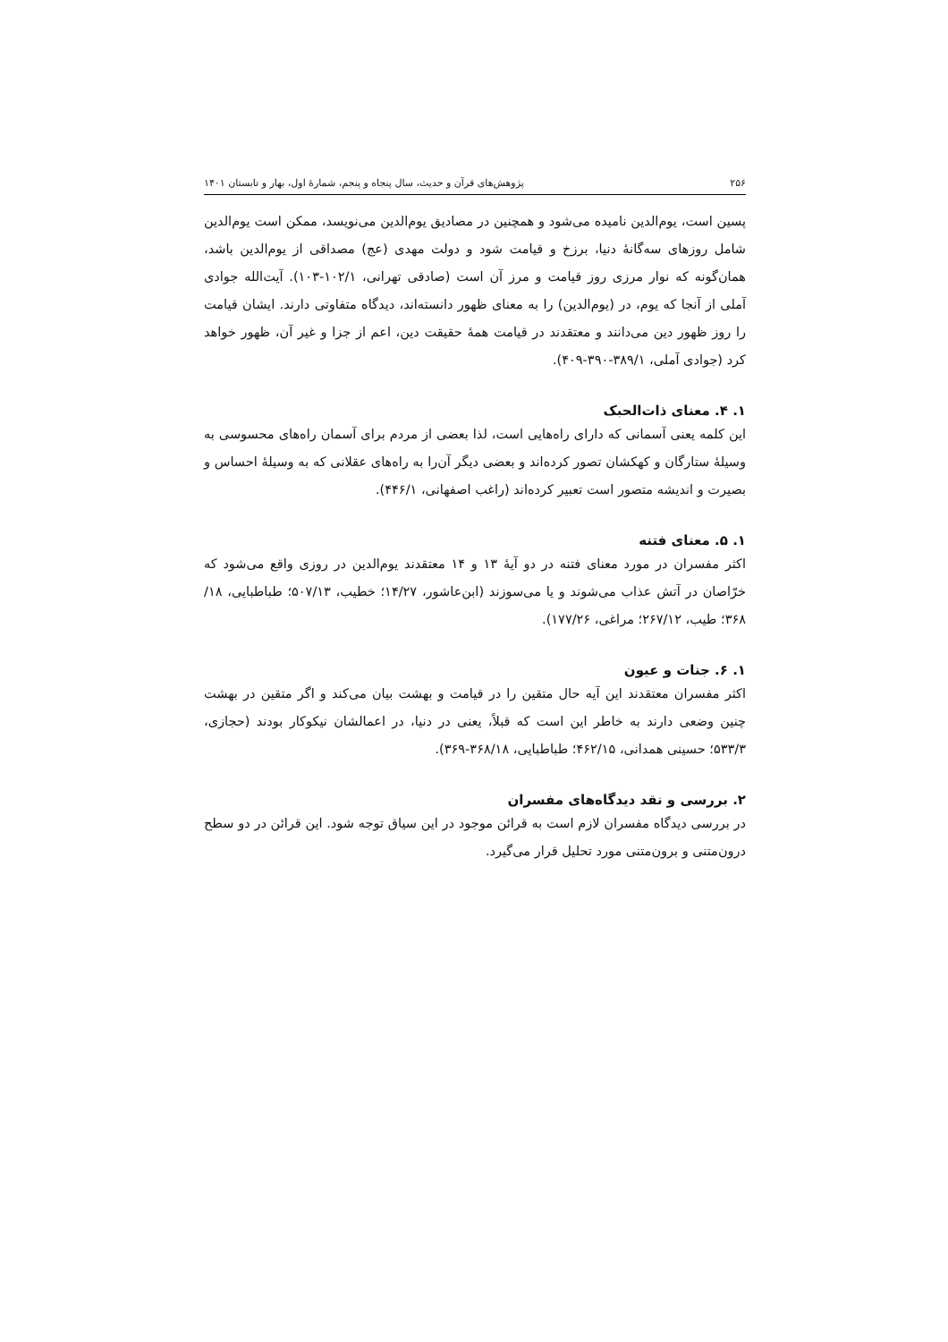۲۵۶ پژوهش‌های قرآن و حدیث، سال پنجاه و پنجم، شمارهٔ اول، بهار و تابستان ۱۴۰۱
پسین است، یوم‌الدین نامیده می‌شود و همچنین در مصادیق یوم‌الدین می‌نویسد، ممکن است یوم‌الدین شامل روزهای سه‌گانهٔ دنیا، برزخ و قیامت شود و دولت مهدی (عج) مصداقی از یوم‌الدین باشد، همان‌گونه که نوار مرزی روز قیامت و مرز آن است (صادقی تهرانی، ۱۰۲/۱-۱۰۳). آیت‌الله جوادی آملی از آنجا که یوم، در (یوم‌الدین) را به معنای ظهور دانسته‌اند، دیدگاه متفاوتی دارند. ایشان قیامت را روز ظهور دین می‌دانند و معتقدند در قیامت همهٔ حقیقت دین، اعم از جزا و غیر آن، ظهور خواهد کرد (جوادی آملی، ۳۸۹/۱-۳۹۰-۴۰۹).
۱. ۴. معنای ذات‌الحبک
این کلمه یعنی آسمانی که دارای راه‌هایی است، لذا بعضی از مردم برای آسمان راه‌های محسوسی به وسیلهٔ ستارگان و کهکشان تصور کرده‌اند و بعضی دیگر آن‌را به راه‌های عقلانی که به وسیلهٔ احساس و بصیرت و اندیشه متصور است تعبیر کرده‌اند (راغب اصفهانی، ۴۴۶/۱).
۱. ۵. معنای فتنه
اکثر مفسران در مورد معنای فتنه در دو آیهٔ ۱۳ و ۱۴ معتقدند یوم‌الدین در روزی واقع می‌شود که خرّاصان در آتش عذاب می‌شوند و یا می‌سوزند (ابن‌عاشور، ۱۴/۲۷؛ خطیب، ۵۰۷/۱۳؛ طباطبایی، ۱۸/ ۳۶۸؛ طیب، ۲۶۷/۱۲؛ مراغی، ۱۷۷/۲۶).
۱. ۶. جنات و عیون
اکثر مفسران معتقدند این آیه حال متقین را در قیامت و بهشت بیان می‌کند و اگر متقین در بهشت چنین وضعی دارند به خاطر این است که قبلاً، یعنی در دنیا، در اعمالشان نیکوکار بودند (حجازی، ۵۳۳/۳؛ حسینی همدانی، ۴۶۲/۱۵؛ طباطبایی، ۳۶۸/۱۸-۳۶۹).
۲. بررسی و نقد دیدگاه‌های مفسران
در بررسی دیدگاه مفسران لازم است به قرائن موجود در این سیاق توجه شود. این قرائن در دو سطح درون‌متنی و برون‌متنی مورد تحلیل قرار می‌گیرد.